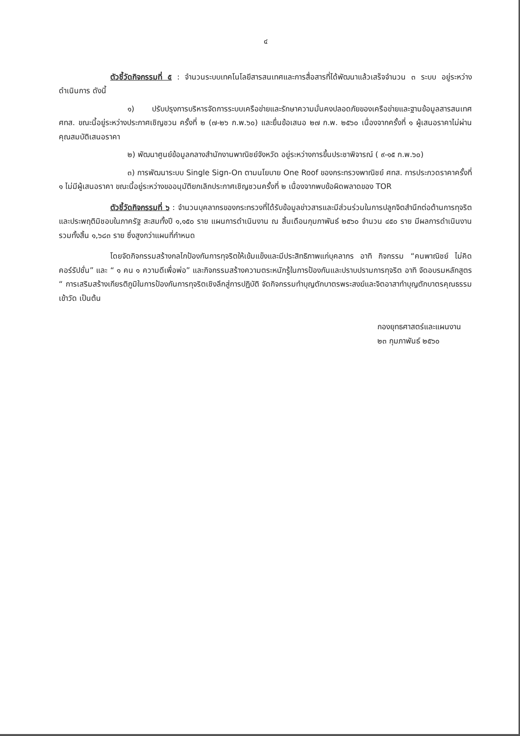๔
ตัวชี้วัดกิจกรรมที่ ๕ : จำนวนระบบเทคโนโลยีสารสนเทศและการสื่อสารที่ได้พัฒนาแล้วเสร็จจำนวน ๓ ระบบ อยู่ระหว่างดำเนินการ ดังนี้
๑) ปรับปรุงการบริหารจัดการระบบเครือข่ายและรักษาความมั่นคงปลอดภัยของเครือข่ายและฐานข้อมูลสารสนเทศ ศทส. ขณะนี้อยู่ระหว่างประกาศเชิญชวน ครั้งที่ ๒ (๗-๒๖ ก.พ.๖๐) และยื่นข้อเสนอ ๒๗ ก.พ. ๒๕๖๐ เนื่องจากครั้งที่ ๑ ผู้เสนอราคาไม่ผ่านคุณสมบัติเสนอราคา
๒) พัฒนาศูนย์ข้อมูลกลางสำนักงานพาณิชย์จังหวัด อยู่ระหว่างการขึ้นประชาพิจารณ์ ( ๙-๑๕ ก.พ.๖๐)
๓) การพัฒนาระบบ Single Sign-On ตามนโยบาย One Roof ของกระทรวงพาณิชย์ ศทส. การประกวดราคาครั้งที่ ๑ ไม่มีผู้เสนอราคา ขณะนี้อยู่ระหว่างขออนุมัติยกเลิกประกาศเชิญชวนครั้งที่ ๒ เนื่องจากพบข้อผิดพลาดของ TOR
ตัวชี้วัดกิจกรรมที่ ๖ : จำนวนบุคลากรของกระทรวงที่ได้รับข้อมูลข่าวสารและมีส่วนร่วมในการปลูกจิตสำนึกต่อต้านการทุจริตและประพฤติมิชอบในภาครัฐ สะสมทั้งปี ๑,๑๕๐ ราย แผนการดำเนินงาน ณ สิ้นเดือนกุมภาพันธ์ ๒๕๖๐ จำนวน ๔๕๐ ราย มีผลการดำเนินงานรวมทั้งสิ้น ๑,๖๘๓ ราย ซึ่งสูงกว่าแผนที่กำหนด
โดยจัดกิจกรรมสร้างกลไกป้องกันการทุจริตให้เข้มแข็งและมีประสิทธิภาพแก่บุคลากร อาทิ กิจกรรม “คนพาณิชย์ ไม่คิดคอร์รัปชั่น” และ “ ๑ คน ๑ ความดีเพื่อพ่อ” และกิจกรรมสร้างความตระหนักรู้ในการป้องกันและปราบปรามการทุจริต อาทิ จัดอบรมหลักสูตร “ การเสริมสร้างเกียรติภูมิในการป้องกันการทุจริตเชิงลึกสู่การปฏิบัติ จัดกิจกรรมทำบุญตักบาตรพระสงฆ์และจิตอาสาทำบุญตักบาตรคุณธรรมเข้าวัด เป็นต้น
กองยุทธศาสตร์และแผนงาน
๒๓ กุมภาพันธ์ ๒๕๖๐